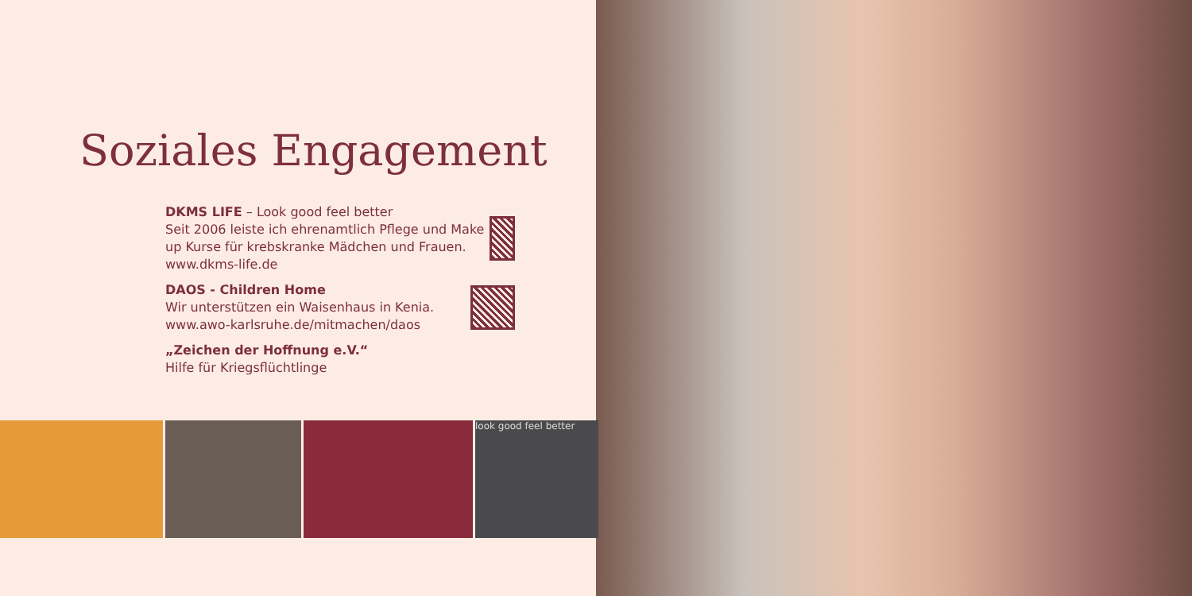Soziales Engagement
DKMS LIFE – Look good feel better
Seit 2006 leiste ich ehrenamtlich Pflege und Make up Kurse für krebskranke Mädchen und Frauen.
www.dkms-life.de
DAOS - Children Home
Wir unterstützen ein Waisenhaus in Kenia.
www.awo-karlsruhe.de/mitmachen/daos
„Zeichen der Hoffnung e.V.“
Hilfe für Kriegsflüchtlinge
look good feel better